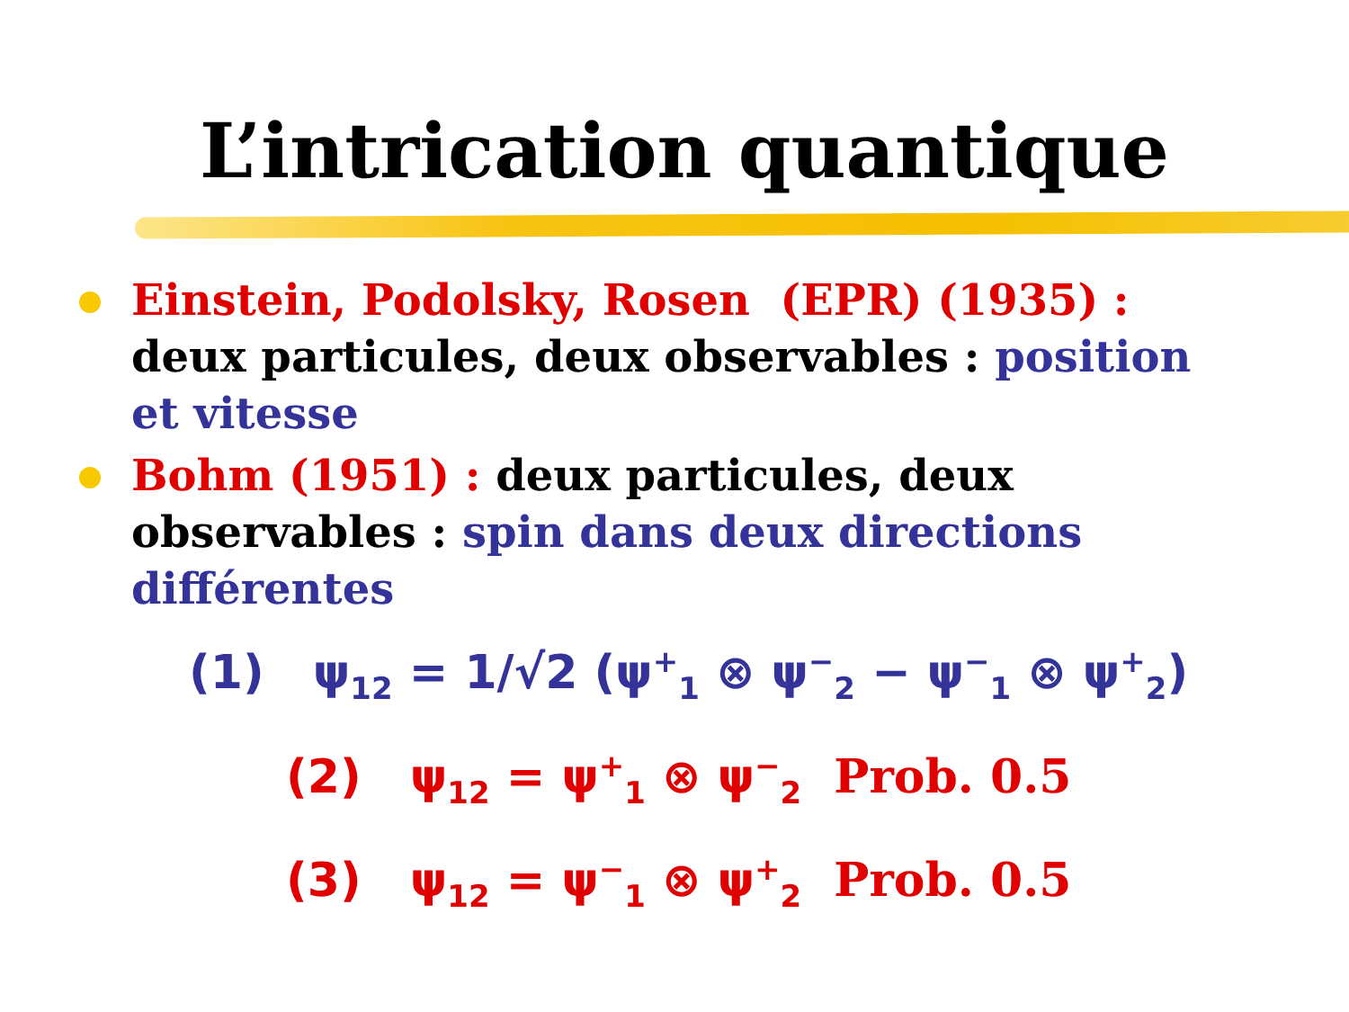L’intrication quantique
Einstein, Podolsky, Rosen (EPR) (1935) : deux particules, deux observables : position et vitesse
Bohm (1951) : deux particules, deux observables : spin dans deux directions différentes
(1) ψ<sub>12</sub> = 1/√2 (ψ<sup>+</sup><sub>1</sub> ⊗ ψ<sup>−</sup><sub>2</sub> − ψ<sup>−</sup><sub>1</sub> ⊗ ψ<sup>+</sup><sub>2</sub>)
(2) ψ<sub>12</sub> = ψ<sup>+</sup><sub>1</sub> ⊗ ψ<sup>−</sup><sub>2</sub> Prob. 0.5
(3) ψ<sub>12</sub> = ψ<sup>−</sup><sub>1</sub> ⊗ ψ<sup>+</sup><sub>2</sub> Prob. 0.5